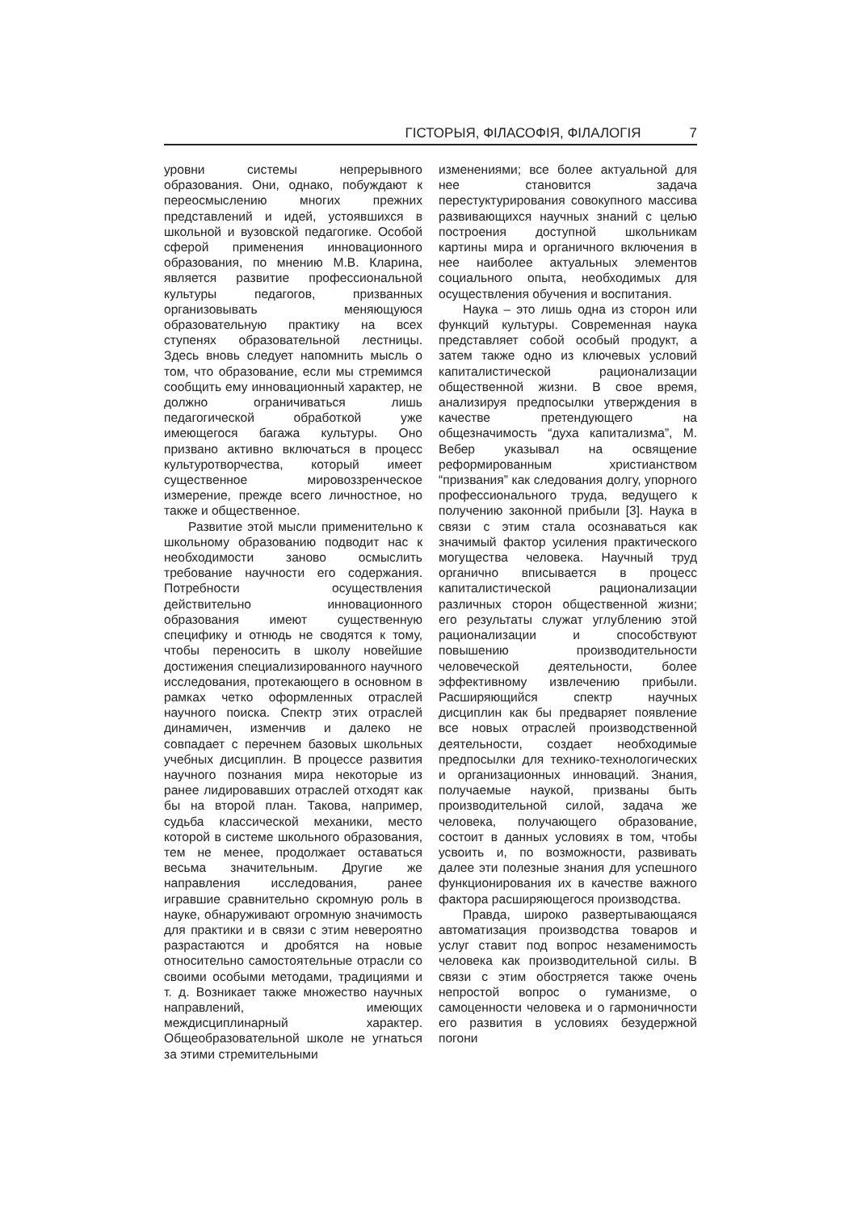ГІСТОРЫЯ, ФІЛАСОФІЯ, ФІЛАЛОГІЯ 7
уровни системы непрерывного образования. Они, однако, побуждают к переосмыслению многих прежних представлений и идей, устоявшихся в школьной и вузовской педагогике. Особой сферой применения инновационного образования, по мнению М.В. Кларина, является развитие профессиональной культуры педагогов, призванных организовывать меняющуюся образовательную практику на всех ступенях образовательной лестницы. Здесь вновь следует напомнить мысль о том, что образование, если мы стремимся сообщить ему инновационный характер, не должно ограничиваться лишь педагогической обработкой уже имеющегося багажа культуры. Оно призвано активно включаться в процесс культуротворчества, который имеет существенное мировоззренческое измерение, прежде всего личностное, но также и общественное.
Развитие этой мысли применительно к школьному образованию подводит нас к необходимости заново осмыслить требование научности его содержания. Потребности осуществления действительно инновационного образования имеют существенную специфику и отнюдь не сводятся к тому, чтобы переносить в школу новейшие достижения специализированного научного исследования, протекающего в основном в рамках четко оформленных отраслей научного поиска. Спектр этих отраслей динамичен, изменчив и далеко не совпадает с перечнем базовых школьных учебных дисциплин. В процессе развития научного познания мира некоторые из ранее лидировавших отраслей отходят как бы на второй план. Такова, например, судьба классической механики, место которой в системе школьного образования, тем не менее, продолжает оставаться весьма значительным. Другие же направления исследования, ранее игравшие сравнительно скромную роль в науке, обнаруживают огромную значимость для практики и в связи с этим невероятно разрастаются и дробятся на новые относительно самостоятельные отрасли со своими особыми методами, традициями и т. д. Возникает также множество научных направлений, имеющих междисциплинарный характер. Общеобразовательной школе не угнаться за этими стремительными
изменениями; все более актуальной для нее становится задача перестуктурирования совокупного массива развивающихся научных знаний с целью построения доступной школьникам картины мира и органичного включения в нее наиболее актуальных элементов социального опыта, необходимых для осуществления обучения и воспитания.
Наука – это лишь одна из сторон или функций культуры. Современная наука представляет собой особый продукт, а затем также одно из ключевых условий капиталистической рационализации общественной жизни. В свое время, анализируя предпосылки утверждения в качестве претендующего на общезначимость “духа капитализма”, М. Вебер указывал на освящение реформированным христианством “призвания” как следования долгу, упорного профессионального труда, ведущего к получению законной прибыли [3]. Наука в связи с этим стала осознаваться как значимый фактор усиления практического могущества человека. Научный труд органично вписывается в процесс капиталистической рационализации различных сторон общественной жизни; его результаты служат углублению этой рационализации и способствуют повышению производительности человеческой деятельности, более эффективному извлечению прибыли. Расширяющийся спектр научных дисциплин как бы предваряет появление все новых отраслей производственной деятельности, создает необходимые предпосылки для технико-технологических и организационных инноваций. Знания, получаемые наукой, призваны быть производительной силой, задача же человека, получающего образование, состоит в данных условиях в том, чтобы усвоить и, по возможности, развивать далее эти полезные знания для успешного функционирования их в качестве важного фактора расширяющегося производства.
Правда, широко развертывающаяся автоматизация производства товаров и услуг ставит под вопрос незаменимость человека как производительной силы. В связи с этим обостряется также очень непростой вопрос о гуманизме, о самоценности человека и о гармоничности его развития в условиях безудержной погони